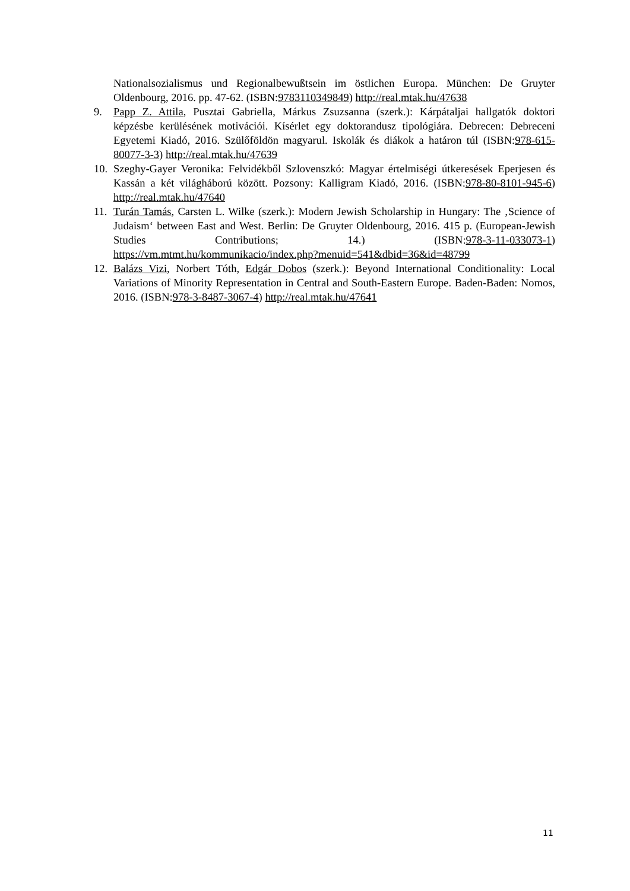Nationalsozialismus und Regionalbewußtsein im östlichen Europa. München: De Gruyter Oldenbourg, 2016. pp. 47-62. (ISBN:9783110349849) http://real.mtak.hu/47638
9. Papp Z. Attila, Pusztai Gabriella, Márkus Zsuzsanna (szerk.): Kárpátaljai hallgatók doktori képzésbe kerülésének motivációi. Kísérlet egy doktorandusz tipológiára. Debrecen: Debreceni Egyetemi Kiadó, 2016. Szülőföldön magyarul. Iskolák és diákok a határon túl (ISBN:978-615-80077-3-3) http://real.mtak.hu/47639
10.
Szeghy-Gayer Veronika: Felvidékből Szlovenszkó: Magyar értelmiségi útkeresések Eperjesen és Kassán a két világháború között. Pozsony: Kalligram Kiadó, 2016. (ISBN:978-80-8101-945-6) http://real.mtak.hu/47640
11.
Turán Tamás, Carsten L. Wilke (szerk.): Modern Jewish Scholarship in Hungary: The ‚Science of Judaism‘ between East and West. Berlin: De Gruyter Oldenbourg, 2016. 415 p. (European-Jewish Studies Contributions; 14.) (ISBN:978-3-11-033073-1) https://vm.mtmt.hu/kommunikacio/index.php?menuid=541&dbid=36&id=48799
12.
Balázs Vizi, Norbert Tóth, Edgár Dobos (szerk.): Beyond International Conditionality: Local Variations of Minority Representation in Central and South-Eastern Europe. Baden-Baden: Nomos, 2016. (ISBN:978-3-8487-3067-4) http://real.mtak.hu/47641
11